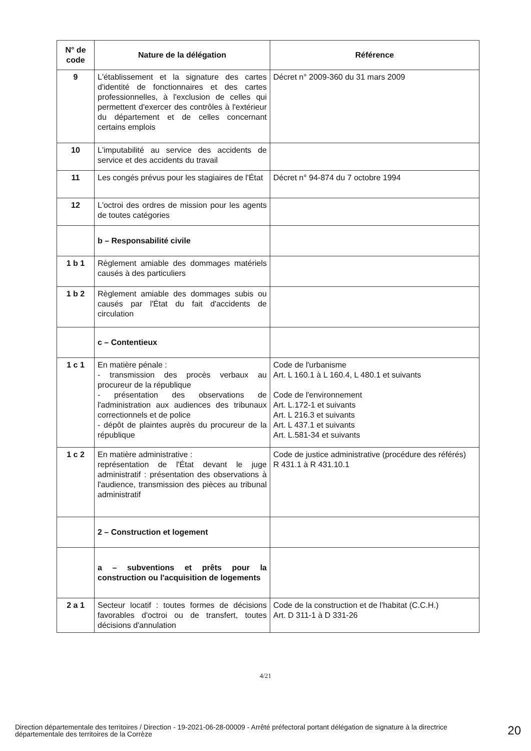| N° de code | Nature de la délégation | Référence |
| --- | --- | --- |
| 9 | L'établissement et la signature des cartes d'identité de fonctionnaires et des cartes professionnelles, à l'exclusion de celles qui permettent d'exercer des contrôles à l'extérieur du département et de celles concernant certains emplois | Décret n° 2009-360 du 31 mars 2009 |
| 10 | L'imputabilité au service des accidents de service et des accidents du travail | |
| 11 | Les congés prévus pour les stagiaires de l'État | Décret n° 94-874 du 7 octobre 1994 |
| 12 | L'octroi des ordres de mission pour les agents de toutes catégories | |
| | b – Responsabilité civile | |
| 1 b 1 | Règlement amiable des dommages matériels causés à des particuliers | |
| 1 b 2 | Règlement amiable des dommages subis ou causés par l'État du fait d'accidents de circulation | |
| | c – Contentieux | |
| 1 c 1 | En matière pénale : - transmission des procès verbaux au procureur de la république - présentation des observations de l'administration aux audiences des tribunaux correctionnels et de police - dépôt de plaintes auprès du procureur de la république | Code de l'urbanisme Art. L 160.1 à L 160.4, L 480.1 et suivants Code de l'environnement Art. L.172-1 et suivants Art. L 216.3 et suivants Art. L 437.1 et suivants Art. L.581-34 et suivants |
| 1 c 2 | En matière administrative : représentation de l'État devant le juge administratif : présentation des observations à l'audience, transmission des pièces au tribunal administratif | Code de justice administrative (procédure des référés) R 431.1 à R 431.10.1 |
| | 2 – Construction et logement | |
| | a – subventions et prêts pour la construction ou l'acquisition de logements | |
| 2 a 1 | Secteur locatif : toutes formes de décisions favorables d'octroi ou de transfert, toutes décisions d'annulation | Code de la construction et de l'habitat (C.C.H.) Art. D 311-1 à D 331-26 |
4/21
Direction départementale des territoires / Direction - 19-2021-06-28-00009 - Arrêté préfectoral portant délégation de signature à la directrice départementale des territoires de la Corrèze
20